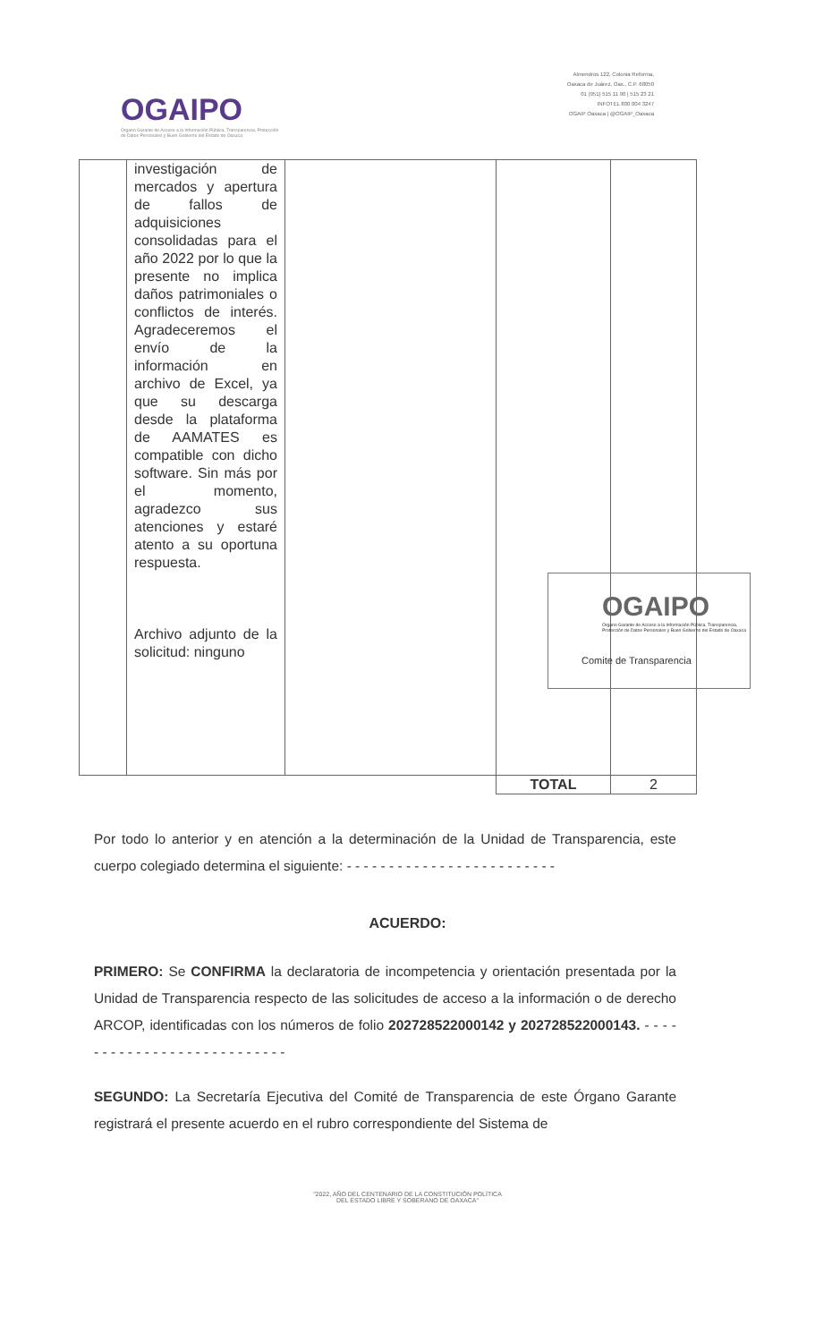OGAIPO
Órgano Garante de Acceso a la Información Pública, Transparencia, Protección de Datos Personales y Buen Gobierno del Estado de Oaxaca
Almendros 122, Colonia Reforma,
Oaxaca de Juárez, Oax., C.P. 68050
01 (951) 515 11 90 | 515 23 21
INFOTEL 800 004 3247
OGAIP Oaxaca | @OGAIP_Oaxaca
| | investigación de mercados y apertura de fallos de adquisiciones consolidadas para el año 2022 por lo que la presente no implica daños patrimoniales o conflictos de interés. Agradeceremos el envío de la información en archivo de Excel, ya que su descarga desde la plataforma de AAMATES es compatible con dicho software. Sin más por el momento, agradezco sus atenciones y estaré atento a su oportuna respuesta. Archivo adjunto de la solicitud: ninguno | | | |
| | | | TOTAL | 2 |
OGAIPO
Órgano Garante de Acceso a la Información Pública, Transparencia, Protección de Datos Personales y Buen Gobierno del Estado de Oaxaca
Comite de Transparencia
Por todo lo anterior y en atención a la determinación de la Unidad de Transparencia, este cuerpo colegiado determina el siguiente: - - - - - - - - - - - - - - - - - - - - - - - - -
ACUERDO:
PRIMERO: Se CONFIRMA la declaratoria de incompetencia y orientación presentada por la Unidad de Transparencia respecto de las solicitudes de acceso a la información o de derecho ARCOP, identificadas con los números de folio 202728522000142 y 202728522000143. - - - - - - - - - - - - - - - - - - - - - - - - - - -
SEGUNDO: La Secretaría Ejecutiva del Comité de Transparencia de este Órgano Garante registrará el presente acuerdo en el rubro correspondiente del Sistema de
"2022, AÑO DEL CENTENARIO DE LA CONSTITUCIÓN POLÍTICA
DEL ESTADO LIBRE Y SOBERANO DE OAXACA"